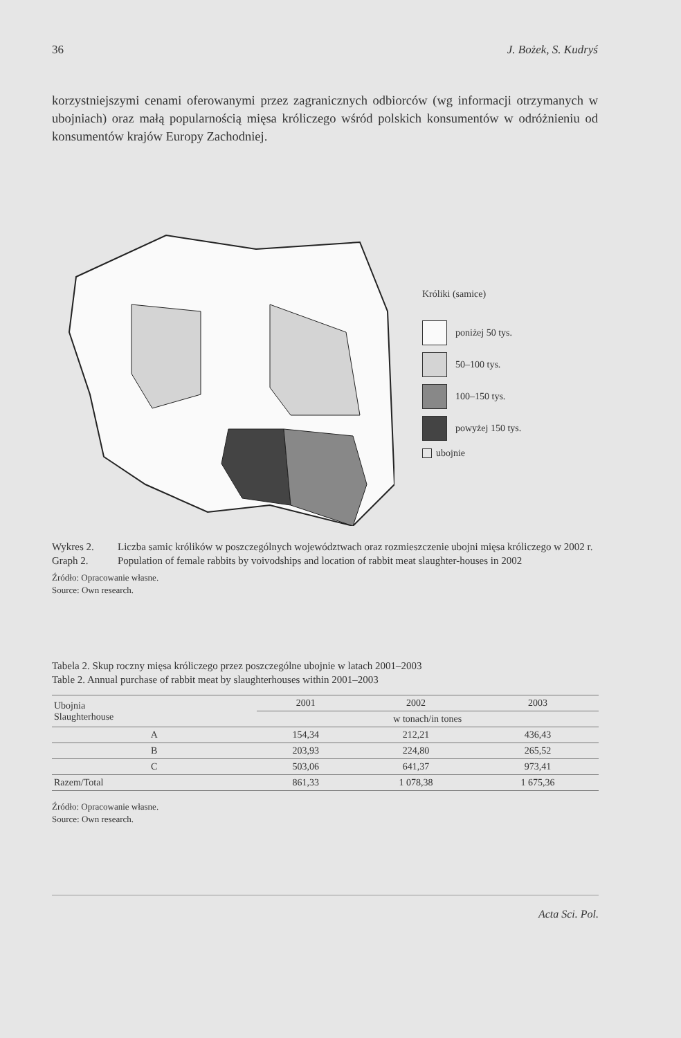36 J. Bożek, S. Kudryś
korzystniejszymi cenami oferowanymi przez zagranicznych odbiorców (wg informacji otrzymanych w ubojniach) oraz małą popularnością mięsa króliczego wśród polskich konsumentów w odróżnieniu od konsumentów krajów Europy Zachodniej.
Króliki (samice)
poniżej 50 tys.
50–100 tys.
100–150 tys.
powyżej 150 tys.
ubojnie
Wykres 2. Liczba samic królików w poszczególnych województwach oraz rozmieszczenie ubojni mięsa króliczego w 2002 r.
Graph 2. Population of female rabbits by voivodships and location of rabbit meat slaughter-houses in 2002
Źródło: Opracowanie własne.
Source: Own research.
Tabela 2. Skup roczny mięsa króliczego przez poszczególne ubojnie w latach 2001–2003
Table 2. Annual purchase of rabbit meat by slaughterhouses within 2001–2003
| Ubojnia Slaughterhouse | 2001 | 2002 | 2003 |
| --- | --- | --- | --- |
| | w tonach/in tones | | |
| A | 154,34 | 212,21 | 436,43 |
| B | 203,93 | 224,80 | 265,52 |
| C | 503,06 | 641,37 | 973,41 |
| Razem/Total | 861,33 | 1 078,38 | 1 675,36 |
Źródło: Opracowanie własne.
Source: Own research.
Acta Sci. Pol.